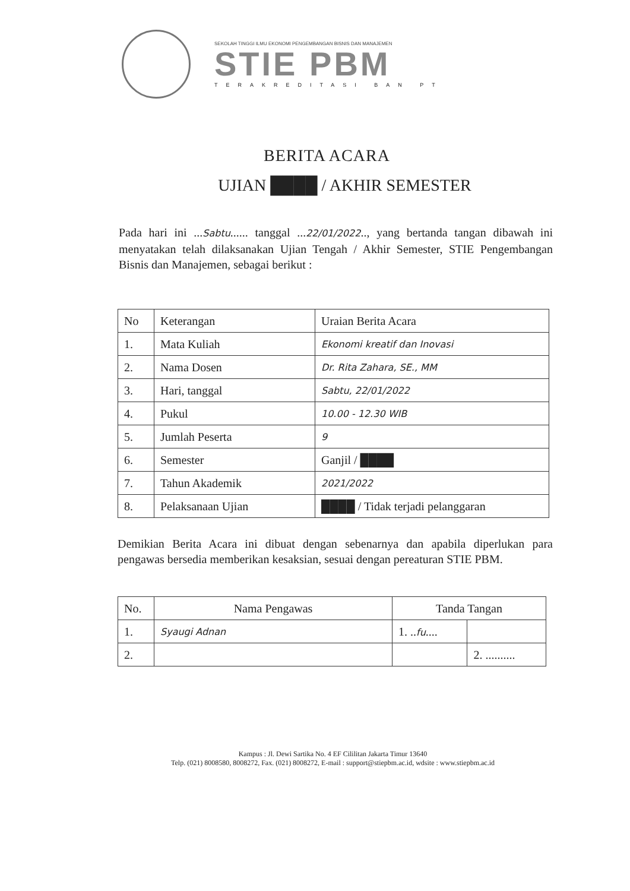SEKOLAH TINGGI ILMU EKONOMI PENGEMBANGAN BISNIS DAN MANAJEMEN
STIE PBM
TERAKREDITASI BAN PT
BERITA ACARA
UJIAN ████ / AKHIR SEMESTER
Pada hari ini ...Sabtu...... tanggal ...22/01/2022.., yang bertanda tangan dibawah ini menyatakan telah dilaksanakan Ujian Tengah / Akhir Semester, STIE Pengembangan Bisnis dan Manajemen, sebagai berikut :
| No | Keterangan | Uraian Berita Acara |
| --- | --- | --- |
| 1. | Mata Kuliah | Ekonomi kreatif dan Inovasi |
| 2. | Nama Dosen | Dr. Rita Zahara, SE., MM |
| 3. | Hari, tanggal | Sabtu, 22/01/2022 |
| 4. | Pukul | 10.00 - 12.30 WIB |
| 5. | Jumlah Peserta | 9 |
| 6. | Semester | Ganjil / ████ |
| 7. | Tahun Akademik | 2021/2022 |
| 8. | Pelaksanaan Ujian | ████ / Tidak terjadi pelanggaran |
Demikian Berita Acara ini dibuat dengan sebenarnya dan apabila diperlukan para pengawas bersedia memberikan kesaksian, sesuai dengan pereaturan STIE PBM.
| No. | Nama Pengawas | Tanda Tangan | |
| --- | --- | --- | --- |
| 1. | Syaugi Adnan | 1. .. fu .... | |
| 2. | | | 2. .......... |
Kampus : Jl. Dewi Sartika No. 4 EF Cililitan Jakarta Timur 13640
Telp. (021) 8008580, 8008272, Fax. (021) 8008272, E-mail : support@stiepbm.ac.id, wdsite : www.stiepbm.ac.id